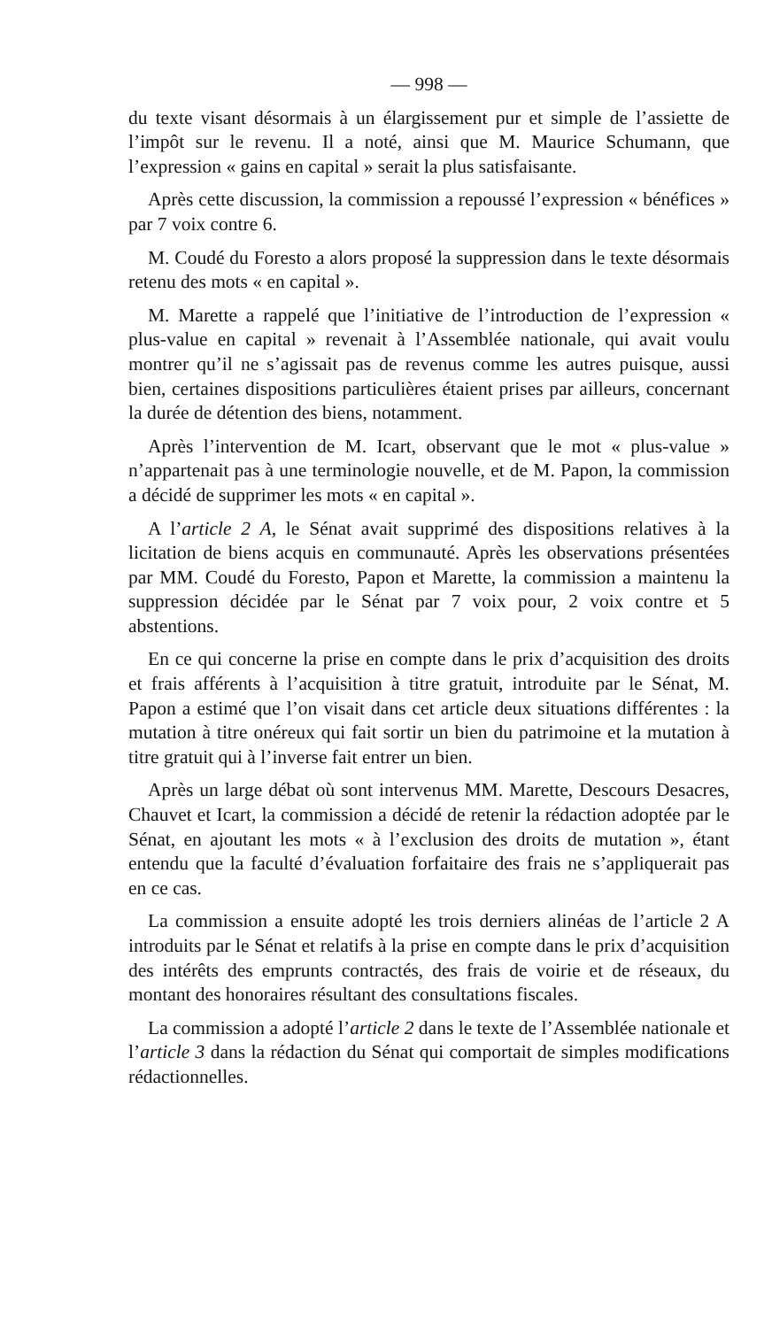— 998 —
du texte visant désormais à un élargissement pur et simple de l’assiette de l’impôt sur le revenu. Il a noté, ainsi que M. Maurice Schumann, que l’expression « gains en capital » serait la plus satisfaisante.
Après cette discussion, la commission a repoussé l’expression « bénéfices » par 7 voix contre 6.
M. Coudé du Foresto a alors proposé la suppression dans le texte désormais retenu des mots « en capital ».
M. Marette a rappelé que l’initiative de l’introduction de l’expression « plus-value en capital » revenait à l’Assemblée nationale, qui avait voulu montrer qu’il ne s’agissait pas de revenus comme les autres puisque, aussi bien, certaines dispositions particulières étaient prises par ailleurs, concernant la durée de détention des biens, notamment.
Après l’intervention de M. Icart, observant que le mot « plus-value » n’appartenait pas à une terminologie nouvelle, et de M. Papon, la commission a décidé de supprimer les mots « en capital ».
A l’article 2 A, le Sénat avait supprimé des dispositions relatives à la licitation de biens acquis en communauté. Après les observations présentées par MM. Coudé du Foresto, Papon et Marette, la commission a maintenu la suppression décidée par le Sénat par 7 voix pour, 2 voix contre et 5 abstentions.
En ce qui concerne la prise en compte dans le prix d’acquisition des droits et frais afférents à l’acquisition à titre gratuit, introduite par le Sénat, M. Papon a estimé que l’on visait dans cet article deux situations différentes : la mutation à titre onéreux qui fait sortir un bien du patrimoine et la mutation à titre gratuit qui à l’inverse fait entrer un bien.
Après un large débat où sont intervenus MM. Marette, Descours Desacres, Chauvet et Icart, la commission a décidé de retenir la rédaction adoptée par le Sénat, en ajoutant les mots « à l’exclusion des droits de mutation », étant entendu que la faculté d’évaluation forfaitaire des frais ne s’appliquerait pas en ce cas.
La commission a ensuite adopté les trois derniers alinéas de l’article 2 A introduits par le Sénat et relatifs à la prise en compte dans le prix d’acquisition des intérêts des emprunts contractés, des frais de voirie et de réseaux, du montant des honoraires résultant des consultations fiscales.
La commission a adopté l’article 2 dans le texte de l’Assemblée nationale et l’article 3 dans la rédaction du Sénat qui comportait de simples modifications rédactionnelles.